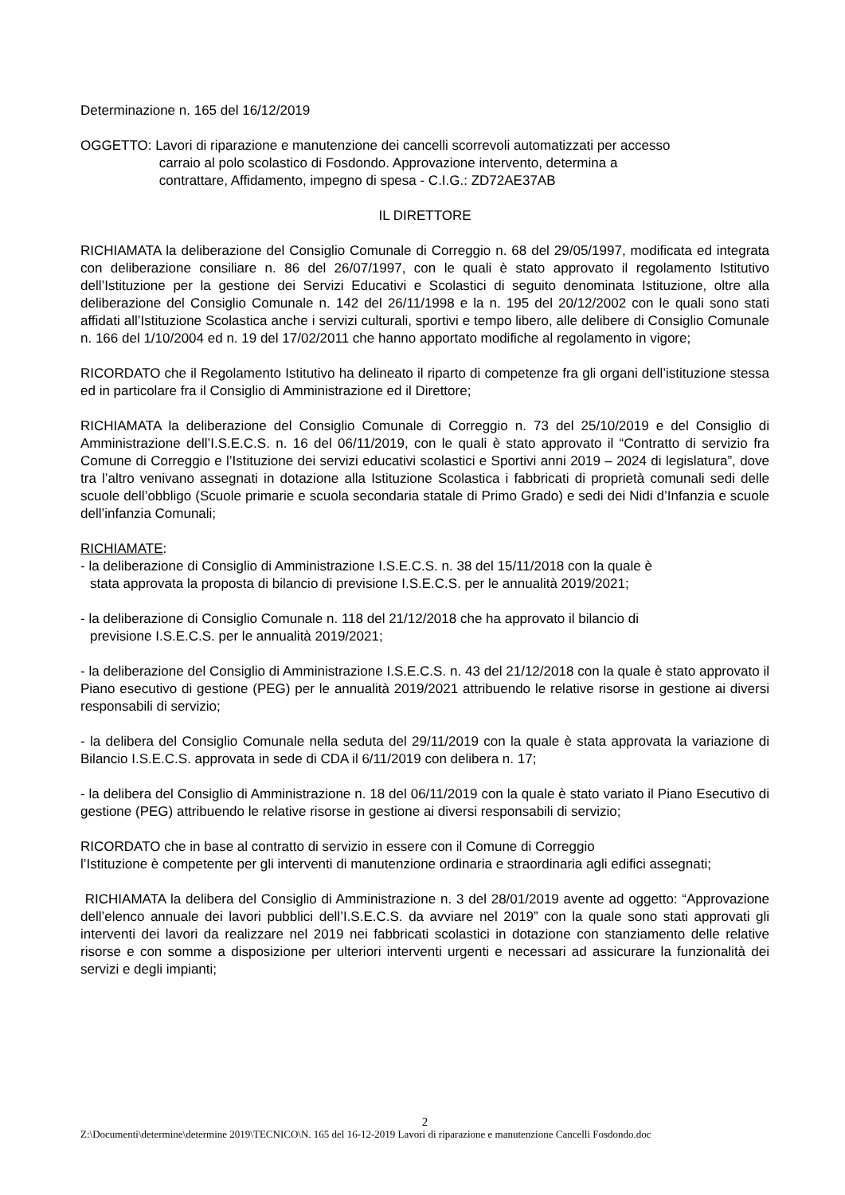Determinazione n. 165 del 16/12/2019
OGGETTO: Lavori di riparazione e manutenzione dei cancelli scorrevoli automatizzati per accesso
carraio al polo scolastico di Fosdondo. Approvazione intervento, determina a
contrattare, Affidamento, impegno di spesa - C.I.G.: ZD72AE37AB
IL DIRETTORE
RICHIAMATA la deliberazione del Consiglio Comunale di Correggio n. 68 del 29/05/1997, modificata ed integrata con deliberazione consiliare n. 86 del 26/07/1997, con le quali è stato approvato il regolamento Istitutivo dell’Istituzione per la gestione dei Servizi Educativi e Scolastici di seguito denominata Istituzione, oltre alla deliberazione del Consiglio Comunale n. 142 del 26/11/1998 e la n. 195 del 20/12/2002 con le quali sono stati affidati all’Istituzione Scolastica anche i servizi culturali, sportivi e tempo libero, alle delibere di Consiglio Comunale n. 166 del 1/10/2004 ed n. 19 del 17/02/2011 che hanno apportato modifiche al regolamento in vigore;
RICORDATO che il Regolamento Istitutivo ha delineato il riparto di competenze fra gli organi dell’istituzione stessa ed in particolare fra il Consiglio di Amministrazione ed il Direttore;
RICHIAMATA la deliberazione del Consiglio Comunale di Correggio n. 73 del 25/10/2019 e del Consiglio di Amministrazione dell’I.S.E.C.S. n. 16 del 06/11/2019, con le quali è stato approvato il “Contratto di servizio fra Comune di Correggio e l’Istituzione dei servizi educativi scolastici e Sportivi anni 2019 – 2024 di legislatura”, dove tra l’altro venivano assegnati in dotazione alla Istituzione Scolastica i fabbricati di proprietà comunali sedi delle scuole dell’obbligo (Scuole primarie e scuola secondaria statale di Primo Grado) e sedi dei Nidi d’Infanzia e scuole dell’infanzia Comunali;
RICHIAMATE:
- la deliberazione di Consiglio di Amministrazione I.S.E.C.S. n. 38 del 15/11/2018 con la quale è
stata approvata la proposta di bilancio di previsione I.S.E.C.S. per le annualità 2019/2021;
- la deliberazione di Consiglio Comunale n. 118 del 21/12/2018 che ha approvato il bilancio di
previsione I.S.E.C.S. per le annualità 2019/2021;
- la deliberazione del Consiglio di Amministrazione I.S.E.C.S. n. 43 del 21/12/2018 con la quale è stato approvato il Piano esecutivo di gestione (PEG) per le annualità 2019/2021 attribuendo le relative risorse in gestione ai diversi responsabili di servizio;
- la delibera del Consiglio Comunale nella seduta del 29/11/2019 con la quale è stata approvata la variazione di Bilancio I.S.E.C.S. approvata in sede di CDA il 6/11/2019 con delibera n. 17;
- la delibera del Consiglio di Amministrazione n. 18 del 06/11/2019 con la quale è stato variato il Piano Esecutivo di gestione (PEG) attribuendo le relative risorse in gestione ai diversi responsabili di servizio;
RICORDATO che in base al contratto di servizio in essere con il Comune di Correggio
l’Istituzione è competente per gli interventi di manutenzione ordinaria e straordinaria agli edifici assegnati;
RICHIAMATA la delibera del Consiglio di Amministrazione n. 3 del 28/01/2019 avente ad oggetto: “Approvazione dell’elenco annuale dei lavori pubblici dell’I.S.E.C.S. da avviare nel 2019” con la quale sono stati approvati gli interventi dei lavori da realizzare nel 2019 nei fabbricati scolastici in dotazione con stanziamento delle relative risorse e con somme a disposizione per ulteriori interventi urgenti e necessari ad assicurare la funzionalità dei servizi e degli impianti;
2
Z:\Documenti\determine\determine 2019\TECNICO\N. 165 del 16-12-2019 Lavori di riparazione e manutenzione Cancelli Fosdondo.doc